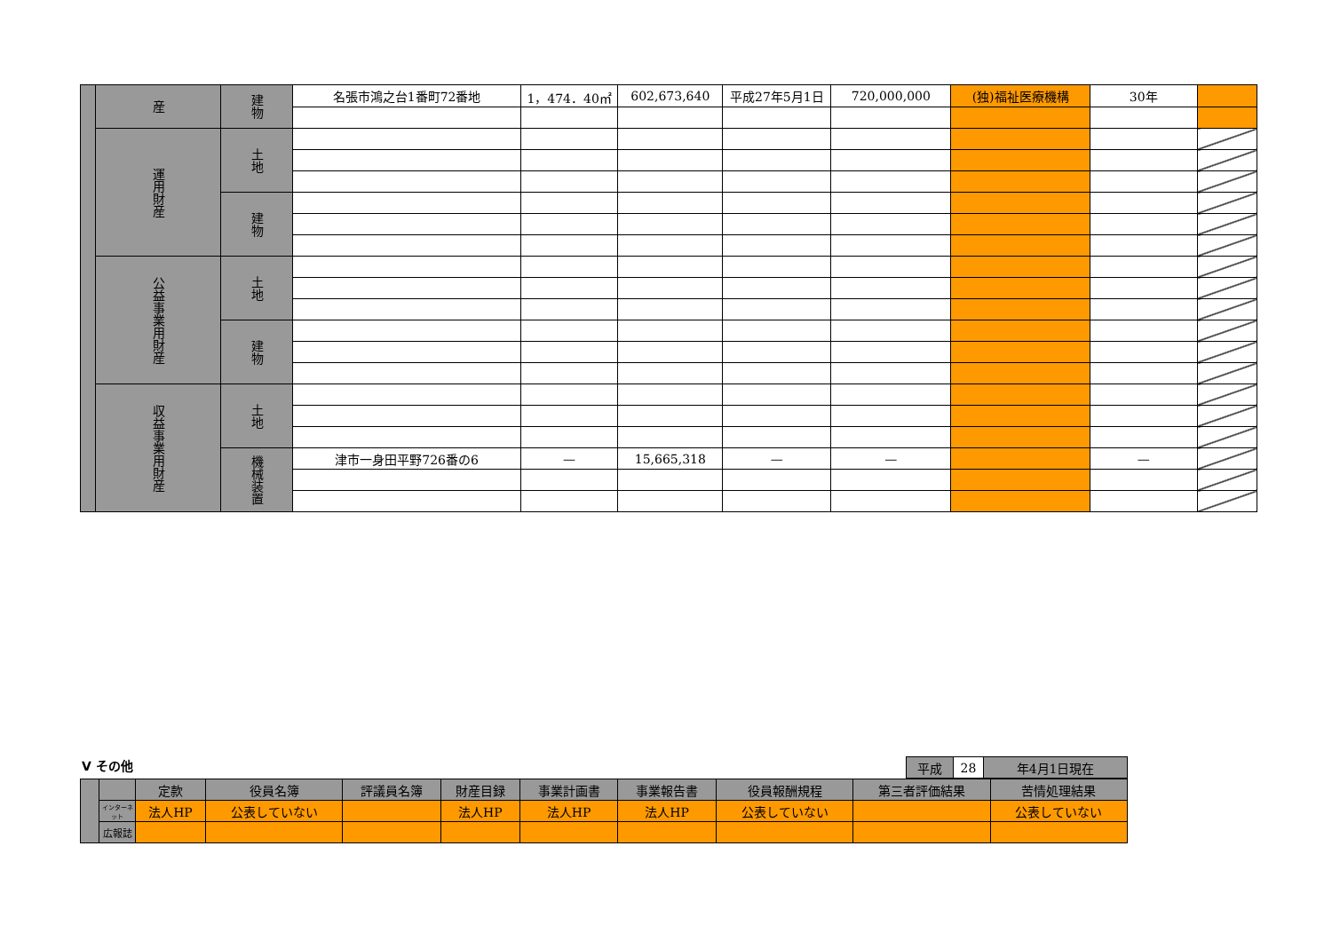| | 産 | 建物 | 名張市鴻之台1番町72番地 | 1，474．40㎡ | 602,673,640 | 平成27年5月1日 | 720,000,000 | (独)福祉医療機構 | 30年 | |
| | 運用財産 | 土地 | | | | | | | | |
| | | 建物 | | | | | | | | |
| | 公益事業用財産 | 土地 | | | | | | | | |
| | | 建物 | | | | | | | | |
| | 収益事業用財産 | 土地 | | | | | | | | |
| | | 機械装置 | 津市一身田平野726番の6 | — | 15,665,318 | — | — | | — | |
Ⅴ その他
| 平成 | 28 | 年4月1日現在 |
| | | 定款 | 役員名簿 | 評議員名簿 | 財産目録 | 事業計画書 | 事業報告書 | 役員報酬規程 | 第三者評価結果 | 苦情処理結果 |
| | インターネット | 法人HP | 公表していない | | 法人HP | 法人HP | 法人HP | 公表していない | | 公表していない |
| | 広報誌 | | | | | | | | | |